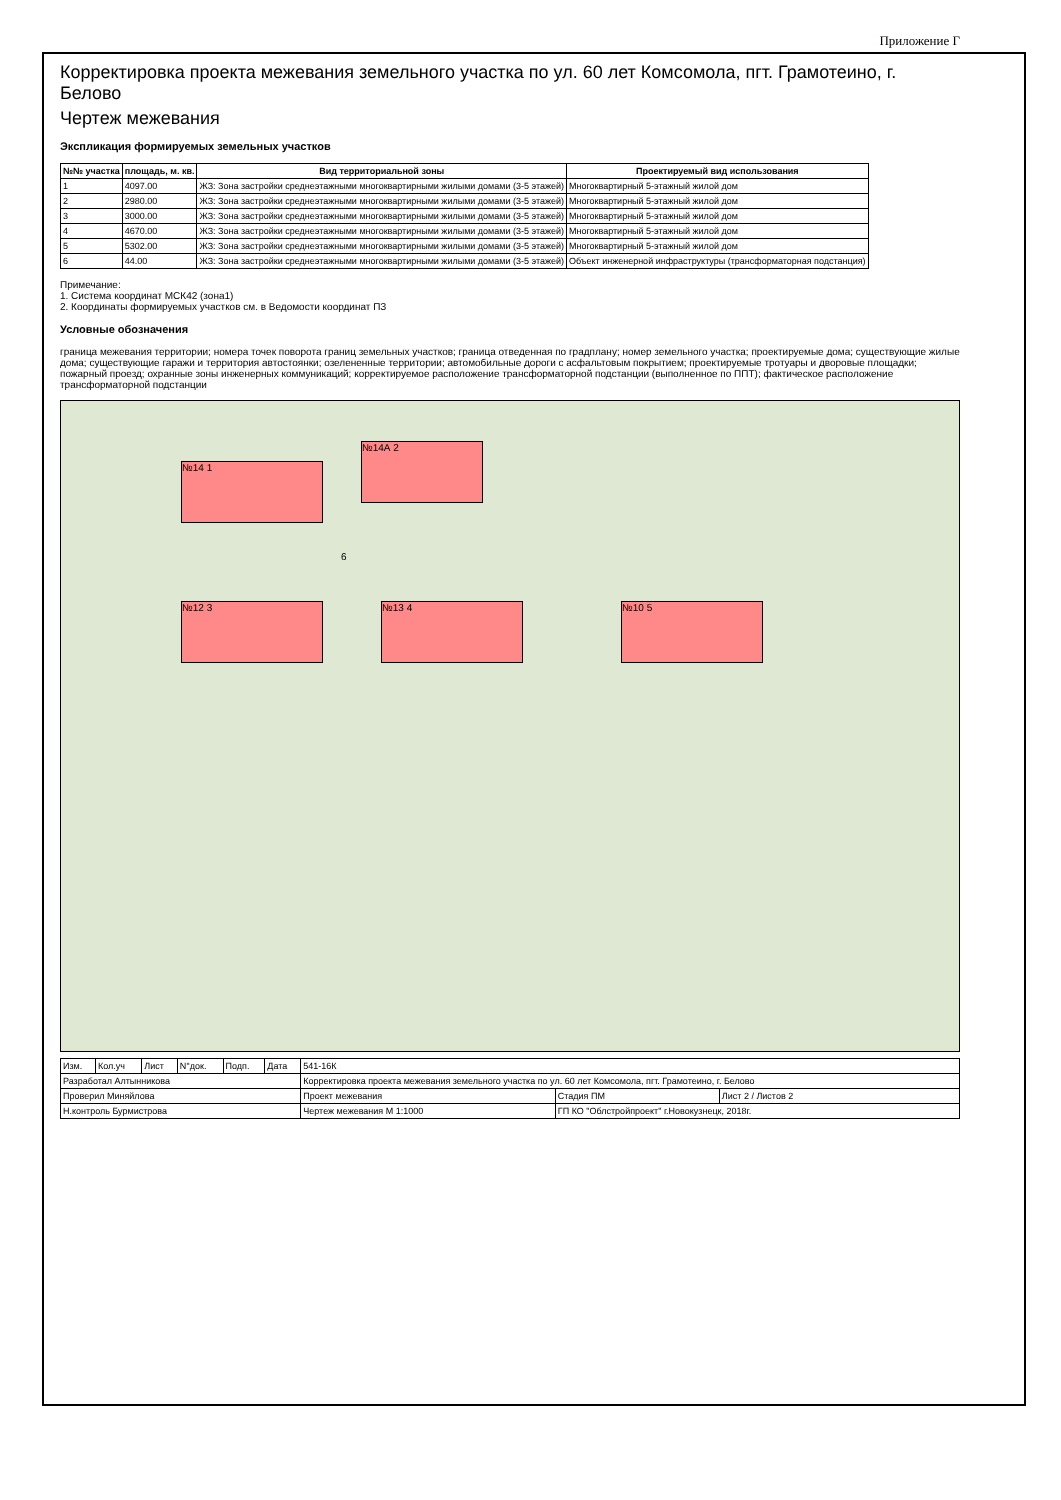Приложение Г
Корректировка проекта межевания земельного участка по ул. 60 лет Комсомола, пгт. Грамотеино, г. Белово
Чертеж межевания
Экспликация формируемых земельных участков
| №№ участка | площадь, м. кв. | Вид территориальной зоны | Проектируемый вид использования |
| --- | --- | --- | --- |
| 1 | 4097.00 | ЖЗ: Зона застройки среднеэтажными многоквартирными жилыми домами (3-5 этажей) | Многоквартирный 5-этажный жилой дом |
| 2 | 2980.00 | ЖЗ: Зона застройки среднеэтажными многоквартирными жилыми домами (3-5 этажей) | Многоквартирный 5-этажный жилой дом |
| 3 | 3000.00 | ЖЗ: Зона застройки среднеэтажными многоквартирными жилыми домами (3-5 этажей) | Многоквартирный 5-этажный жилой дом |
| 4 | 4670.00 | ЖЗ: Зона застройки среднеэтажными многоквартирными жилыми домами (3-5 этажей) | Многоквартирный 5-этажный жилой дом |
| 5 | 5302.00 | ЖЗ: Зона застройки среднеэтажными многоквартирными жилыми домами (3-5 этажей) | Многоквартирный 5-этажный жилой дом |
| 6 | 44.00 | ЖЗ: Зона застройки среднеэтажными многоквартирными жилыми домами (3-5 этажей) | Объект инженерной инфраструктуры (трансформаторная подстанция) |
Примечание:
1. Система координат МСК42 (зона1)
2. Координаты формируемых участков см. в Ведомости координат ПЗ
Условные обозначения
граница межевания территории; номера точек поворота границ земельных участков; граница отведенная по градплану; номер земельного участка; проектируемые дома; существующие жилые дома; существующие гаражи и территория автостоянки; озелененные территории; автомобильные дороги с асфальтовым покрытием; проектируемые тротуары и дворовые площадки; пожарный проезд; охранные зоны инженерных коммуникаций; корректируемое расположение трансформаторной подстанции (выполненное по ППТ); фактическое расположение трансформаторной подстанции
№14 1
№14А 2
№12 3 №13 4 №10 5
6
| Изм. | Кол.уч | Лист | N°док. | Подп. | Дата | 541-16К | | |
| Разработал Алтынникова | | | | | | Корректировка проекта межевания земельного участка по ул. 60 лет Комсомола, пгт. Грамотеино, г. Белово | | |
| Проверил Миняйлова | | | | | | Проект межевания | Стадия ПМ | Лист 2 / Листов 2 |
| Н.контроль Бурмистрова | | | | | | Чертеж межевания М 1:1000 | ГП КО "Облстройпроект" г.Новокузнецк, 2018г. | |